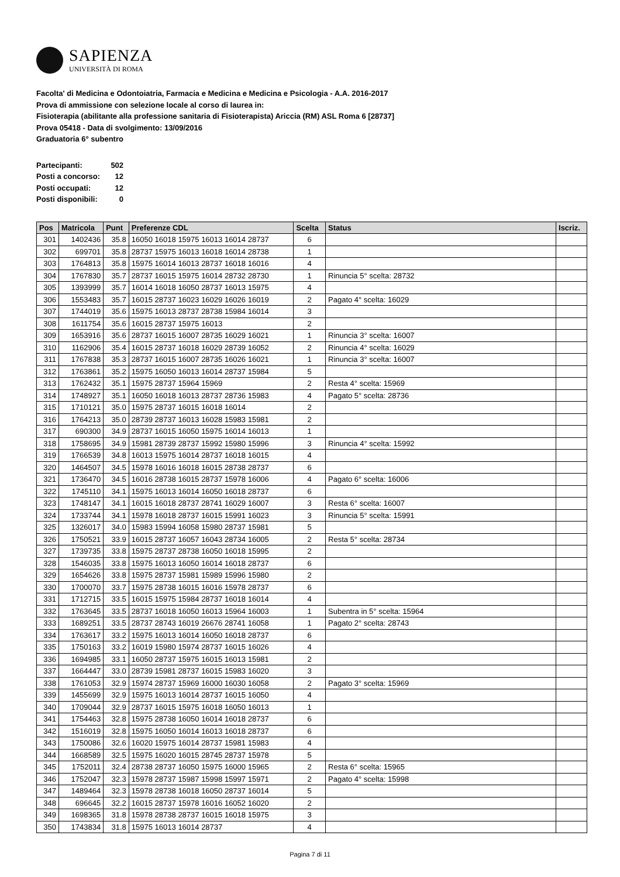SAPIENZA
UNIVERSITÀ DI ROMA
Facolta' di Medicina e Odontoiatria, Farmacia e Medicina e Medicina e Psicologia - A.A. 2016-2017
Prova di ammissione con selezione locale al corso di laurea in:
Fisioterapia (abilitante alla professione sanitaria di Fisioterapista) Ariccia (RM) ASL Roma 6 [28737]
Prova 05418 - Data di svolgimento: 13/09/2016
Graduatoria 6° subentro
| Partecipanti: | 502 |
| Posti a concorso: | 12 |
| Posti occupati: | 12 |
| Posti disponibili: | 0 |
| Pos | Matricola | Punt | Preferenze CDL | Scelta | Status | Iscriz. |
| --- | --- | --- | --- | --- | --- | --- |
| 301 | 1402436 | 35.8 | 16050 16018 15975 16013 16014 28737 | 6 | | |
| 302 | 699701 | 35.8 | 28737 15975 16013 16018 16014 28738 | 1 | | |
| 303 | 1764813 | 35.8 | 15975 16014 16013 28737 16018 16016 | 4 | | |
| 304 | 1767830 | 35.7 | 28737 16015 15975 16014 28732 28730 | 1 | Rinuncia 5° scelta: 28732 | |
| 305 | 1393999 | 35.7 | 16014 16018 16050 28737 16013 15975 | 4 | | |
| 306 | 1553483 | 35.7 | 16015 28737 16023 16029 16026 16019 | 2 | Pagato 4° scelta: 16029 | |
| 307 | 1744019 | 35.6 | 15975 16013 28737 28738 15984 16014 | 3 | | |
| 308 | 1611754 | 35.6 | 16015 28737 15975 16013 | 2 | | |
| 309 | 1653916 | 35.6 | 28737 16015 16007 28735 16029 16021 | 1 | Rinuncia 3° scelta: 16007 | |
| 310 | 1162906 | 35.4 | 16015 28737 16018 16029 28739 16052 | 2 | Rinuncia 4° scelta: 16029 | |
| 311 | 1767838 | 35.3 | 28737 16015 16007 28735 16026 16021 | 1 | Rinuncia 3° scelta: 16007 | |
| 312 | 1763861 | 35.2 | 15975 16050 16013 16014 28737 15984 | 5 | | |
| 313 | 1762432 | 35.1 | 15975 28737 15964 15969 | 2 | Resta 4° scelta: 15969 | |
| 314 | 1748927 | 35.1 | 16050 16018 16013 28737 28736 15983 | 4 | Pagato 5° scelta: 28736 | |
| 315 | 1710121 | 35.0 | 15975 28737 16015 16018 16014 | 2 | | |
| 316 | 1764213 | 35.0 | 28739 28737 16013 16028 15983 15981 | 2 | | |
| 317 | 690300 | 34.9 | 28737 16015 16050 15975 16014 16013 | 1 | | |
| 318 | 1758695 | 34.9 | 15981 28739 28737 15992 15980 15996 | 3 | Rinuncia 4° scelta: 15992 | |
| 319 | 1766539 | 34.8 | 16013 15975 16014 28737 16018 16015 | 4 | | |
| 320 | 1464507 | 34.5 | 15978 16016 16018 16015 28738 28737 | 6 | | |
| 321 | 1736470 | 34.5 | 16016 28738 16015 28737 15978 16006 | 4 | Pagato 6° scelta: 16006 | |
| 322 | 1745110 | 34.1 | 15975 16013 16014 16050 16018 28737 | 6 | | |
| 323 | 1748147 | 34.1 | 16015 16018 28737 28741 16029 16007 | 3 | Resta 6° scelta: 16007 | |
| 324 | 1733744 | 34.1 | 15978 16018 28737 16015 15991 16023 | 3 | Rinuncia 5° scelta: 15991 | |
| 325 | 1326017 | 34.0 | 15983 15994 16058 15980 28737 15981 | 5 | | |
| 326 | 1750521 | 33.9 | 16015 28737 16057 16043 28734 16005 | 2 | Resta 5° scelta: 28734 | |
| 327 | 1739735 | 33.8 | 15975 28737 28738 16050 16018 15995 | 2 | | |
| 328 | 1546035 | 33.8 | 15975 16013 16050 16014 16018 28737 | 6 | | |
| 329 | 1654626 | 33.8 | 15975 28737 15981 15989 15996 15980 | 2 | | |
| 330 | 1700070 | 33.7 | 15975 28738 16015 16016 15978 28737 | 6 | | |
| 331 | 1712715 | 33.5 | 16015 15975 15984 28737 16018 16014 | 4 | | |
| 332 | 1763645 | 33.5 | 28737 16018 16050 16013 15964 16003 | 1 | Subentra in 5° scelta: 15964 | |
| 333 | 1689251 | 33.5 | 28737 28743 16019 26676 28741 16058 | 1 | Pagato 2° scelta: 28743 | |
| 334 | 1763617 | 33.2 | 15975 16013 16014 16050 16018 28737 | 6 | | |
| 335 | 1750163 | 33.2 | 16019 15980 15974 28737 16015 16026 | 4 | | |
| 336 | 1694985 | 33.1 | 16050 28737 15975 16015 16013 15981 | 2 | | |
| 337 | 1664447 | 33.0 | 28739 15981 28737 16015 15983 16020 | 3 | | |
| 338 | 1761053 | 32.9 | 15974 28737 15969 16000 16030 16058 | 2 | Pagato 3° scelta: 15969 | |
| 339 | 1455699 | 32.9 | 15975 16013 16014 28737 16015 16050 | 4 | | |
| 340 | 1709044 | 32.9 | 28737 16015 15975 16018 16050 16013 | 1 | | |
| 341 | 1754463 | 32.8 | 15975 28738 16050 16014 16018 28737 | 6 | | |
| 342 | 1516019 | 32.8 | 15975 16050 16014 16013 16018 28737 | 6 | | |
| 343 | 1750086 | 32.6 | 16020 15975 16014 28737 15981 15983 | 4 | | |
| 344 | 1668589 | 32.5 | 15975 16020 16015 28745 28737 15978 | 5 | | |
| 345 | 1752011 | 32.4 | 28738 28737 16050 15975 16000 15965 | 2 | Resta 6° scelta: 15965 | |
| 346 | 1752047 | 32.3 | 15978 28737 15987 15998 15997 15971 | 2 | Pagato 4° scelta: 15998 | |
| 347 | 1489464 | 32.3 | 15978 28738 16018 16050 28737 16014 | 5 | | |
| 348 | 696645 | 32.2 | 16015 28737 15978 16016 16052 16020 | 2 | | |
| 349 | 1698365 | 31.8 | 15978 28738 28737 16015 16018 15975 | 3 | | |
| 350 | 1743834 | 31.8 | 15975 16013 16014 28737 | 4 | | |
Pagina 7 di 11